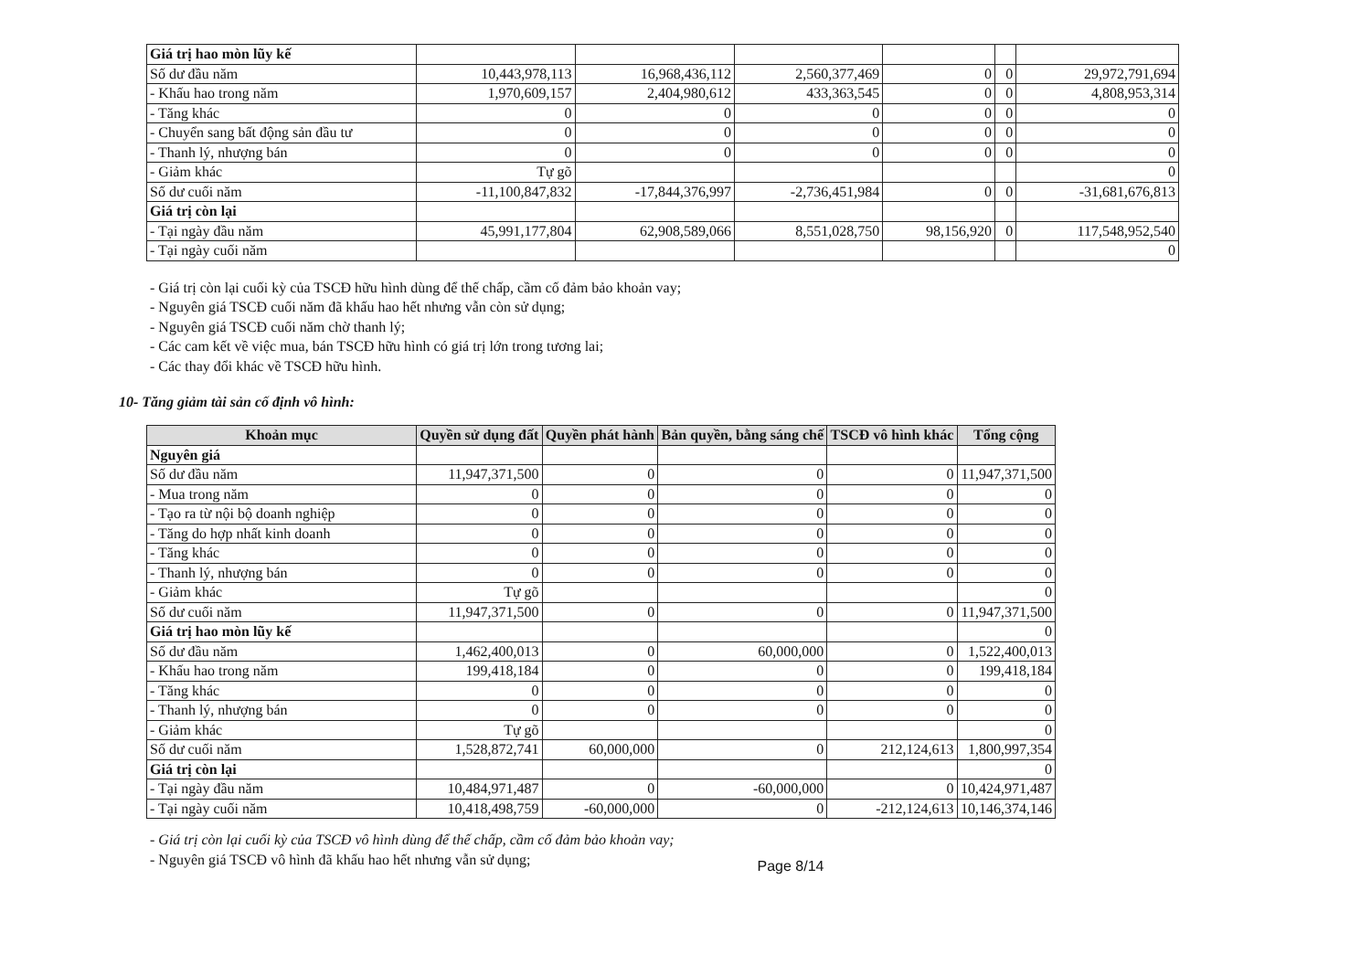| Giá trị hao mòn lũy kế | | | | | | |
| Số dư đầu năm | 10,443,978,113 | 16,968,436,112 | 2,560,377,469 | 0 | 0 | 29,972,791,694 |
| - Khấu hao trong năm | 1,970,609,157 | 2,404,980,612 | 433,363,545 | 0 | 0 | 4,808,953,314 |
| - Tăng khác | 0 | 0 | 0 | 0 | 0 | 0 |
| - Chuyển sang bất động sản đầu tư | 0 | 0 | 0 | 0 | 0 | 0 |
| - Thanh lý, nhượng bán | 0 | 0 | 0 | 0 | 0 | 0 |
| - Giảm khác | Tự gõ | | | | | 0 |
| Số dư cuối năm | -11,100,847,832 | -17,844,376,997 | -2,736,451,984 | 0 | 0 | -31,681,676,813 |
| Giá trị còn lại | | | | | | |
| - Tại ngày đầu năm | 45,991,177,804 | 62,908,589,066 | 8,551,028,750 | 98,156,920 | 0 | 117,548,952,540 |
| - Tại ngày cuối năm | | | | | | 0 |
- Giá trị còn lại cuối kỳ của TSCĐ hữu hình dùng để thế chấp, cầm cố đảm bảo khoản vay;
- Nguyên giá TSCĐ cuối năm đã khấu hao hết nhưng vẫn còn sử dụng;
- Nguyên giá TSCĐ cuối năm chờ thanh lý;
- Các cam kết về việc mua, bán TSCĐ hữu hình có giá trị lớn trong tương lai;
- Các thay đổi khác về TSCĐ hữu hình.
10- Tăng giảm tài sản cố định vô hình:
| Khoản mục | Quyền sử dụng đất | Quyền phát hành | Bản quyền, bằng sáng chế | TSCĐ vô hình khác | Tổng cộng |
| --- | --- | --- | --- | --- | --- |
| Nguyên giá | | | | | |
| Số dư đầu năm | 11,947,371,500 | 0 | 0 | 0 | 11,947,371,500 |
| - Mua trong năm | 0 | 0 | 0 | 0 | 0 |
| - Tạo ra từ nội bộ doanh nghiệp | 0 | 0 | 0 | 0 | 0 |
| - Tăng do hợp nhất kinh doanh | 0 | 0 | 0 | 0 | 0 |
| - Tăng khác | 0 | 0 | 0 | 0 | 0 |
| - Thanh lý, nhượng bán | 0 | 0 | 0 | 0 | 0 |
| - Giảm khác | Tự gõ | | | | 0 |
| Số dư cuối năm | 11,947,371,500 | 0 | 0 | 0 | 11,947,371,500 |
| Giá trị hao mòn lũy kế | | | | | 0 |
| Số dư đầu năm | 1,462,400,013 | 0 | 60,000,000 | 0 | 1,522,400,013 |
| - Khấu hao trong năm | 199,418,184 | 0 | 0 | 0 | 199,418,184 |
| - Tăng khác | 0 | 0 | 0 | 0 | 0 |
| - Thanh lý, nhượng bán | 0 | 0 | 0 | 0 | 0 |
| - Giảm khác | Tự gõ | | | | 0 |
| Số dư cuối năm | 1,528,872,741 | 60,000,000 | 0 | 212,124,613 | 1,800,997,354 |
| Giá trị còn lại | | | | | 0 |
| - Tại ngày đầu năm | 10,484,971,487 | 0 | -60,000,000 | 0 | 10,424,971,487 |
| - Tại ngày cuối năm | 10,418,498,759 | -60,000,000 | 0 | -212,124,613 | 10,146,374,146 |
- Giá trị còn lại cuối kỳ của TSCĐ vô hình dùng để thế chấp, cầm cố đảm bảo khoản vay;
- Nguyên giá TSCĐ vô hình đã khấu hao hết nhưng vẫn sử dụng;
Page 8/14